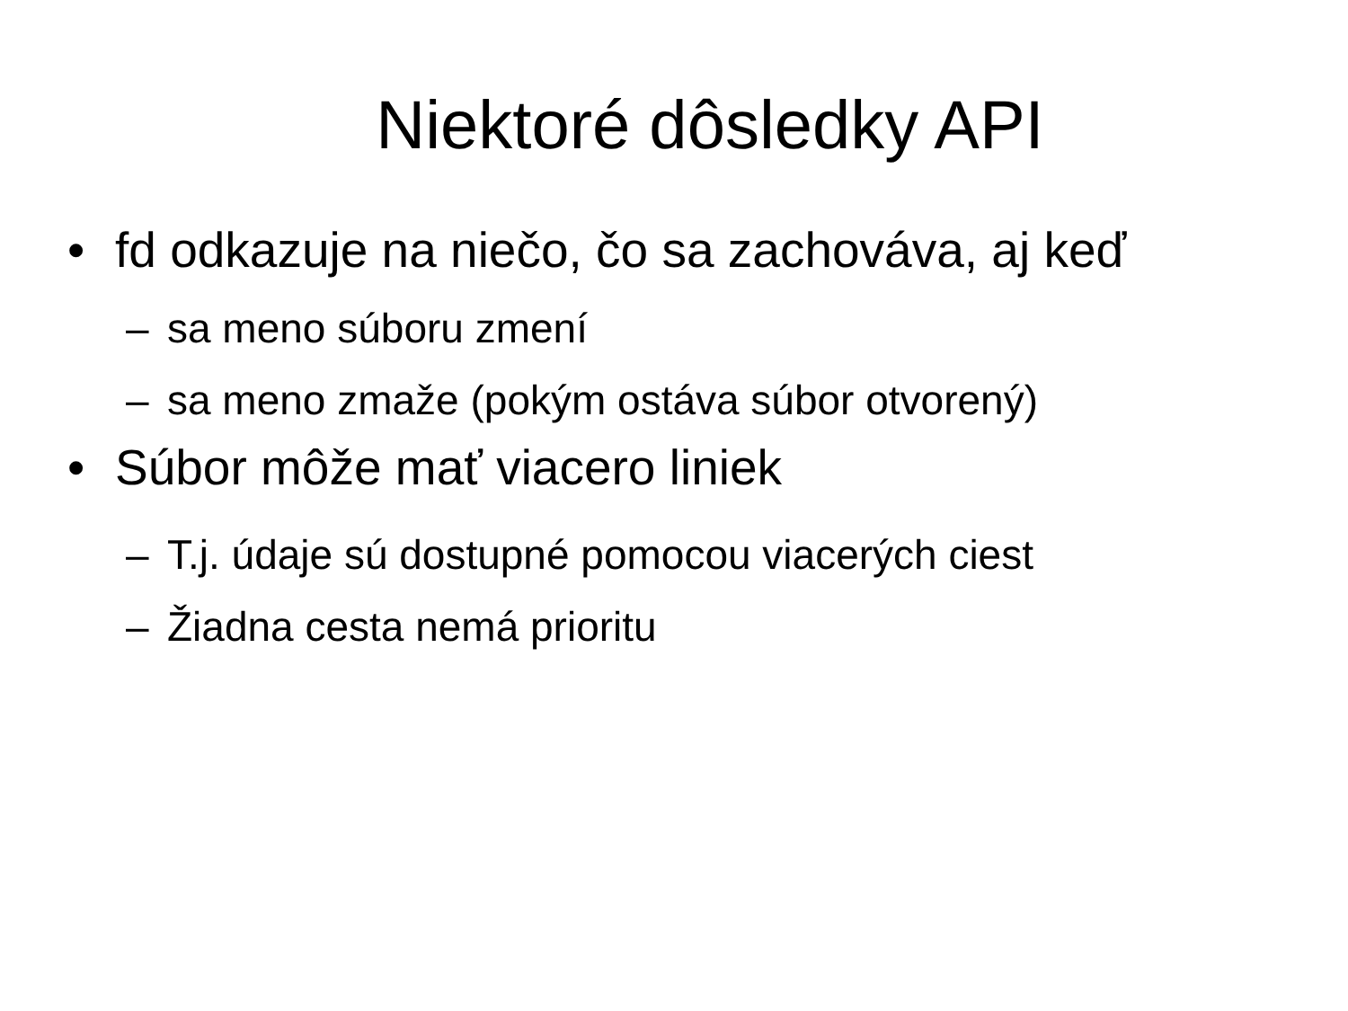Niektoré dôsledky API
• fd odkazuje na niečo, čo sa zachováva, aj keď
– sa meno súboru zmení
– sa meno zmaže (pokým ostáva súbor otvorený)
• Súbor môže mať viacero liniek
– T.j. údaje sú dostupné pomocou viacerých ciest
– Žiadna cesta nemá prioritu